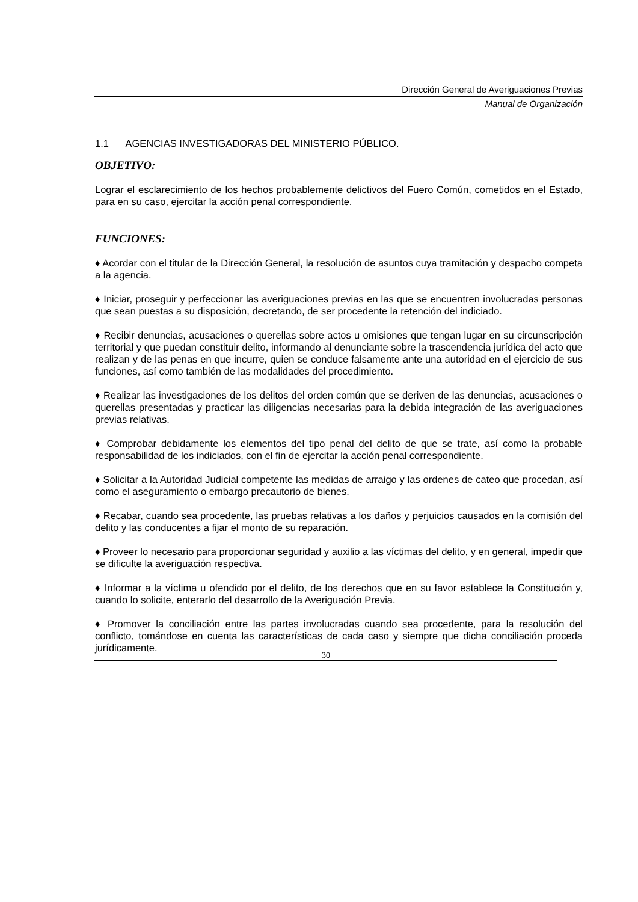Dirección General de Averiguaciones Previas
Manual de Organización
1.1 AGENCIAS INVESTIGADORAS DEL MINISTERIO PÚBLICO.
OBJETIVO:
Lograr el esclarecimiento de los hechos probablemente delictivos del Fuero Común, cometidos en el Estado, para en su caso, ejercitar la acción penal correspondiente.
FUNCIONES:
♦ Acordar con el titular de la Dirección General, la resolución de asuntos cuya tramitación y despacho competa a la agencia.
♦ Iniciar, proseguir y perfeccionar las averiguaciones previas en las que se encuentren involucradas personas que sean puestas a su disposición, decretando, de ser procedente la retención del indiciado.
♦ Recibir denuncias, acusaciones o querellas sobre actos u omisiones que tengan lugar en su circunscripción territorial y que puedan constituir delito, informando al denunciante sobre la trascendencia jurídica del acto que realizan y de las penas en que incurre, quien se conduce falsamente ante una autoridad en el ejercicio de sus funciones, así como también de las modalidades del procedimiento.
♦ Realizar las investigaciones de los delitos del orden común que se deriven de las denuncias, acusaciones o querellas presentadas y practicar las diligencias necesarias para la debida integración de las averiguaciones previas relativas.
♦ Comprobar debidamente los elementos del tipo penal del delito de que se trate, así como la probable responsabilidad de los indiciados, con el fin de ejercitar la acción penal correspondiente.
♦ Solicitar a la Autoridad Judicial competente las medidas de arraigo y las ordenes de cateo que procedan, así como el aseguramiento o embargo precautorio de bienes.
♦ Recabar, cuando sea procedente, las pruebas relativas a los daños y perjuicios causados en la comisión del delito y las conducentes a fijar el monto de su reparación.
♦ Proveer lo necesario para proporcionar seguridad y auxilio a las víctimas del delito, y en general, impedir que se dificulte la averiguación respectiva.
♦ Informar a la víctima u ofendido por el delito, de los derechos que en su favor establece la Constitución y, cuando lo solicite, enterarlo del desarrollo de la Averiguación Previa.
♦ Promover la conciliación entre las partes involucradas cuando sea procedente, para la resolución del conflicto, tomándose en cuenta las características de cada caso y siempre que dicha conciliación proceda jurídicamente.
30